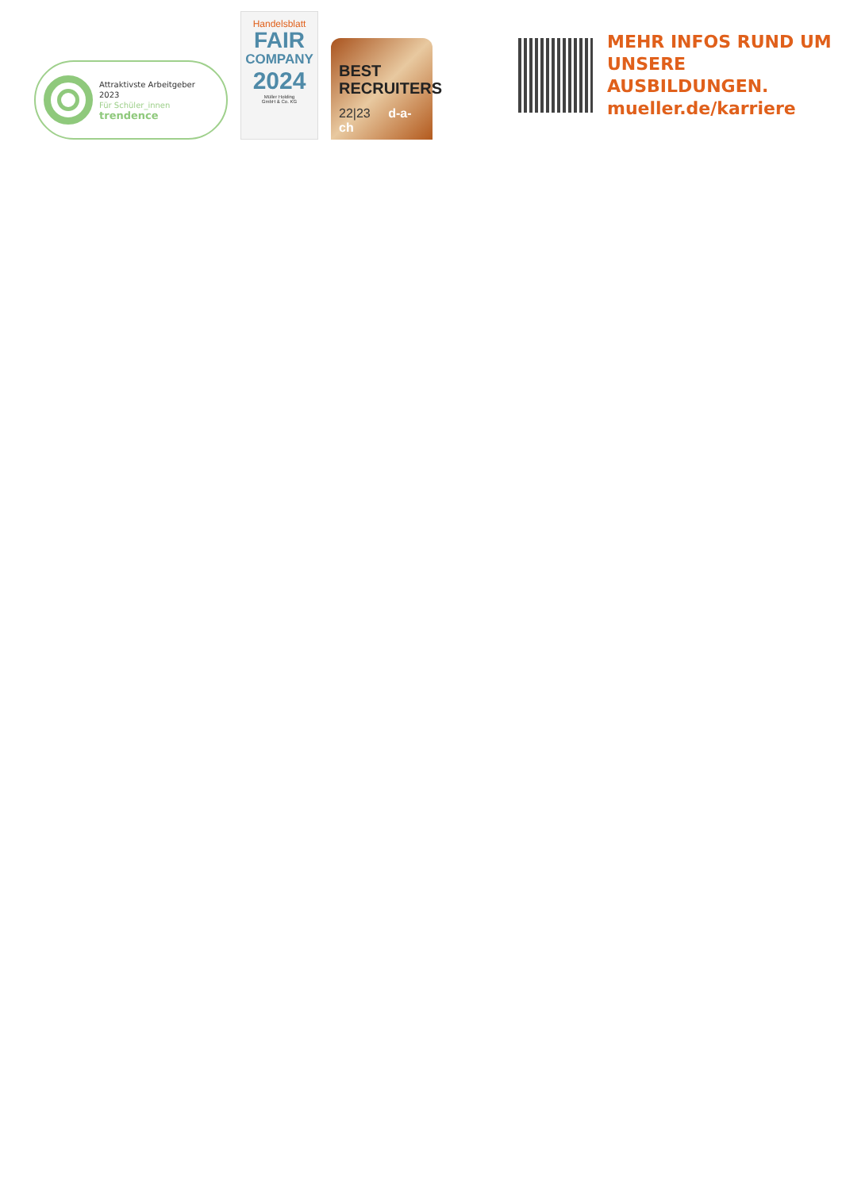Attraktivste Arbeitgeber
2023
Für Schüler_innen
trendence
Handelsblatt
FAIR
COMPANY
2024
Müller Holding
GmbH & Co. KG
BEST
RECRUITERS
22|23 d-a-ch
MEHR INFOS RUND UM
UNSERE
AUSBILDUNGEN.
mueller.de/karriere